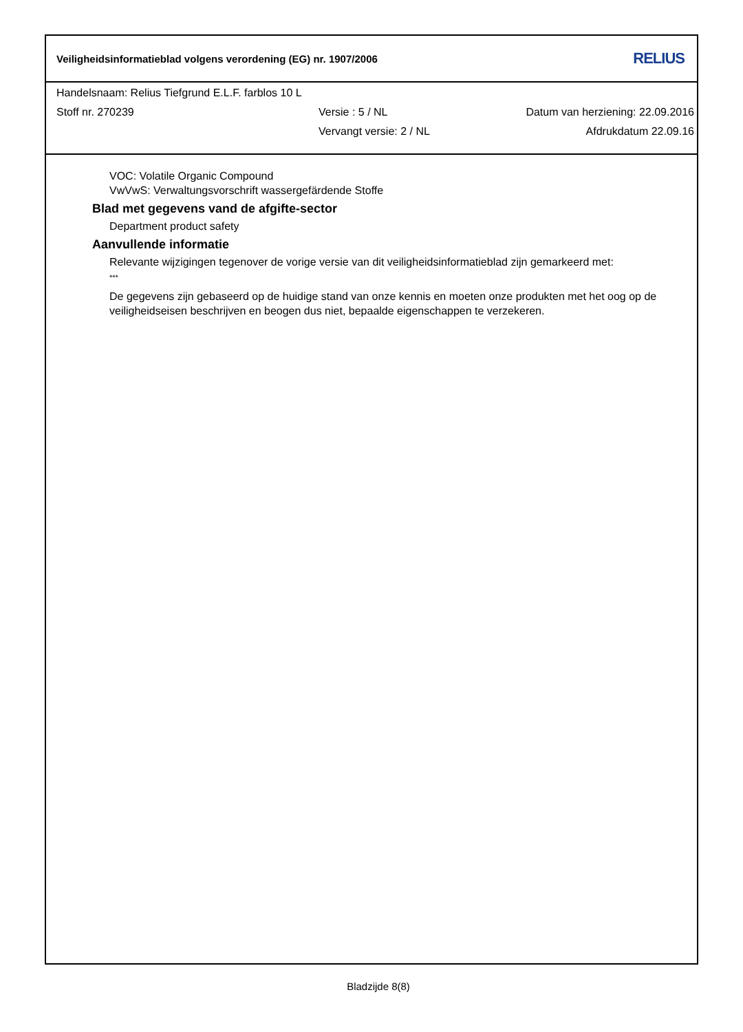Veiligheidsinformatieblad volgens verordening (EG) nr. 1907/2006 RELIUS
Handelsnaam: Relius Tiefgrund E.L.F. farblos 10 L
Stoff nr. 270239 Versie : 5 / NL Datum van herziening: 22.09.2016
Vervangt versie: 2 / NL Afdrukdatum 22.09.16
VOC: Volatile Organic Compound
VwVwS: Verwaltungsvorschrift wassergefärdende Stoffe
Blad met gegevens vand de afgifte-sector
Department product safety
Aanvullende informatie
Relevante wijzigingen tegenover de vorige versie van dit veiligheidsinformatieblad zijn gemarkeerd met:
***
De gegevens zijn gebaseerd op de huidige stand van onze kennis en moeten onze produkten met het oog op de veiligheidseisen beschrijven en beogen dus niet, bepaalde eigenschappen te verzekeren.
Bladzijde 8(8)